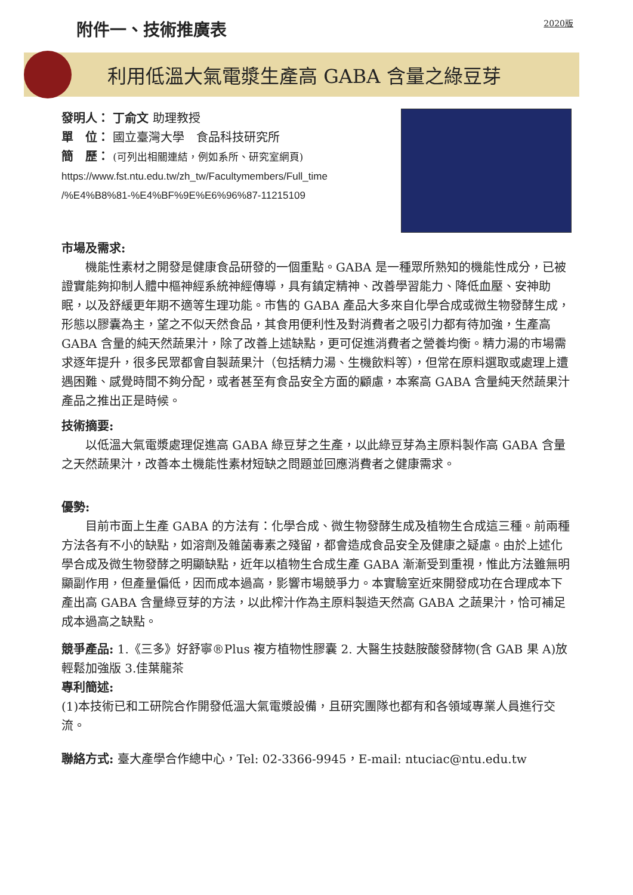附件一、技術推廣表
2020版
利用低溫大氣電漿生產高 GABA 含量之綠豆芽
發明人： 丁俞文 助理教授
單　位： 國立臺灣大學　食品科技研究所
簡　歷： (可列出相關連結，例如系所、研究室網頁)
https://www.fst.ntu.edu.tw/zh_tw/Facultymembers/Full_time
/%E4%B8%81-%E4%BF%9E%E6%96%87-11215109
市場及需求:
機能性素材之開發是健康食品研發的一個重點。GABA 是一種眾所熟知的機能性成分，已被證實能夠抑制人體中樞神經系統神經傳導，具有鎮定精神、改善學習能力、降低血壓、安神助眠，以及舒緩更年期不適等生理功能。市售的 GABA 產品大多來自化學合成或微生物發酵生成，形態以膠囊為主，望之不似天然食品，其食用便利性及對消費者之吸引力都有待加強，生產高 GABA 含量的純天然蔬果汁，除了改善上述缺點，更可促進消費者之營養均衡。精力湯的市場需求逐年提升，很多民眾都會自製蔬果汁（包括精力湯、生機飲料等），但常在原料選取或處理上遭遇困難、感覺時間不夠分配，或者甚至有食品安全方面的顧慮，本案高 GABA 含量純天然蔬果汁產品之推出正是時候。
技術摘要:
以低溫大氣電漿處理促進高 GABA 綠豆芽之生產，以此綠豆芽為主原料製作高 GABA 含量之天然蔬果汁，改善本土機能性素材短缺之問題並回應消費者之健康需求。
優勢:
目前市面上生產 GABA 的方法有：化學合成、微生物發酵生成及植物生合成這三種。前兩種方法各有不小的缺點，如溶劑及雜菌毒素之殘留，都會造成食品安全及健康之疑慮。由於上述化學合成及微生物發酵之明顯缺點，近年以植物生合成生產 GABA 漸漸受到重視，惟此方法雖無明顯副作用，但產量偏低，因而成本過高，影響市場競爭力。本實驗室近來開發成功在合理成本下產出高 GABA 含量綠豆芽的方法，以此榨汁作為主原料製造天然高 GABA 之蔬果汁，恰可補足成本過高之缺點。
競爭產品: 1.《三多》好舒寧®Plus 複方植物性膠囊 2. 大醫生技麩胺酸發酵物(含 GAB 果 A)放輕鬆加強版 3.佳葉龍茶
專利簡述:
(1)本技術已和工研院合作開發低溫大氣電漿設備，且研究團隊也都有和各領域專業人員進行交流。
聯絡方式: 臺大產學合作總中心，Tel: 02-3366-9945，E-mail: ntuciac@ntu.edu.tw